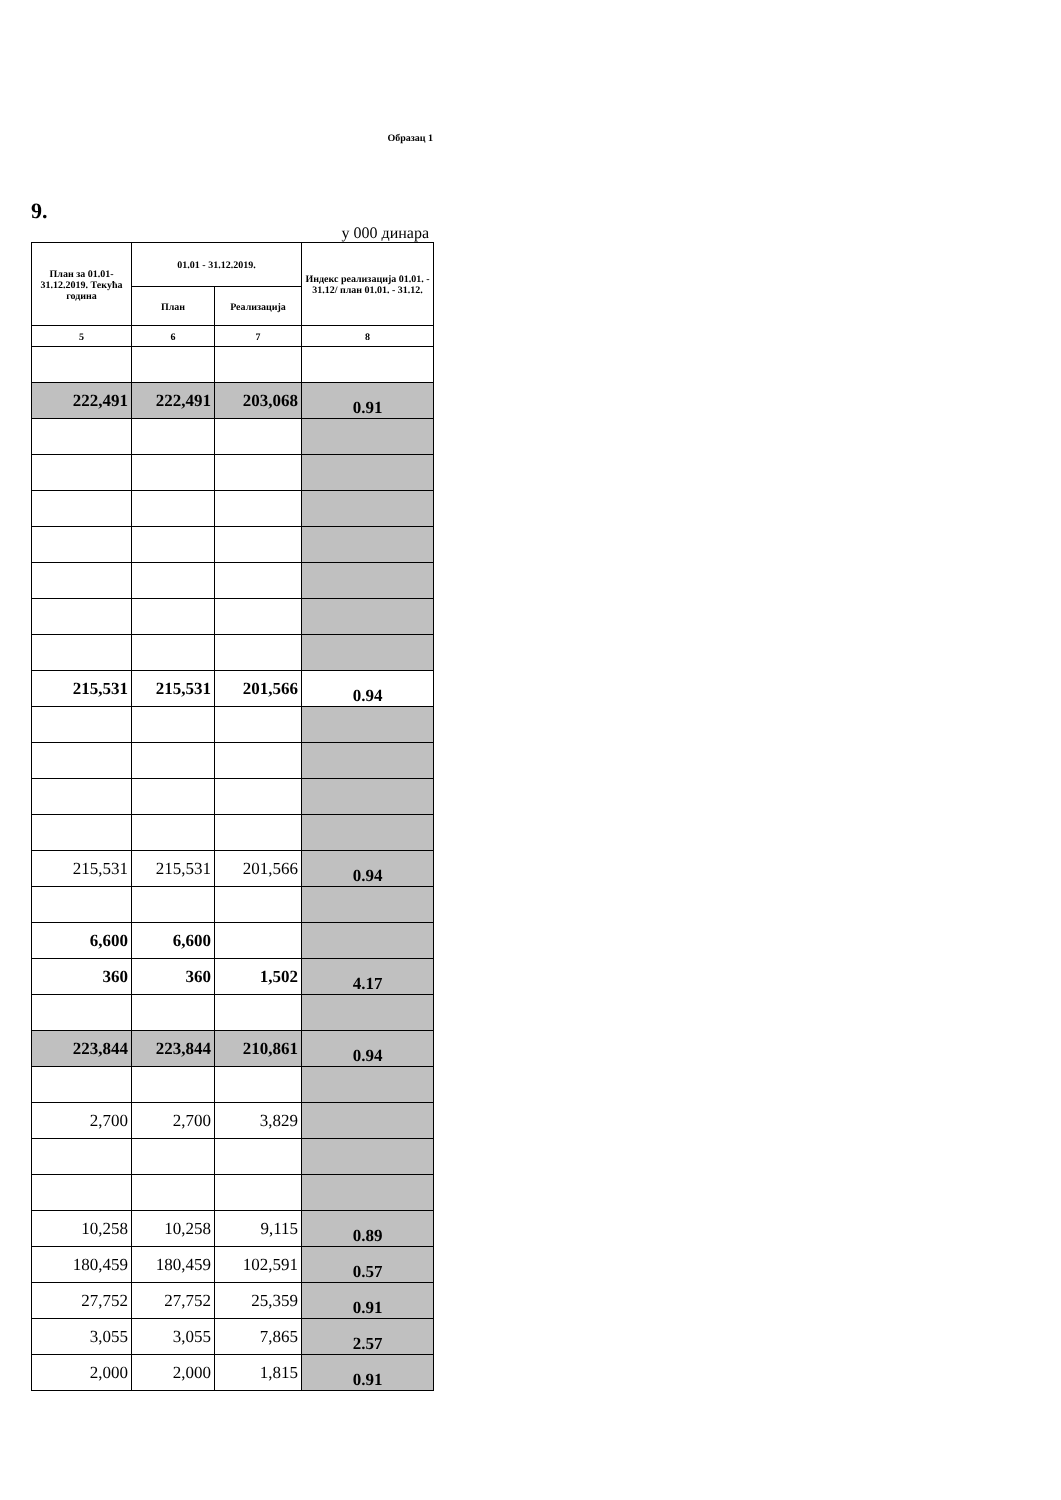Образац 1
9.
у 000 динара
| План за 01.01-31.12.2019. Текућа година | 01.01 - 31.12.2019. | | Индекс реализација 01.01. - 31.12/ план 01.01. - 31.12. |
| --- | --- | --- | --- |
| | План | Реализација | |
| 5 | 6 | 7 | 8 |
| 222,491 | 222,491 | 203,068 | 0.91 |
| 215,531 | 215,531 | 201,566 | 0.94 |
| 215,531 | 215,531 | 201,566 | 0.94 |
| 6,600 | 6,600 | | |
| 360 | 360 | 1,502 | 4.17 |
| 223,844 | 223,844 | 210,861 | 0.94 |
| 2,700 | 2,700 | 3,829 | |
| 10,258 | 10,258 | 9,115 | 0.89 |
| 180,459 | 180,459 | 102,591 | 0.57 |
| 27,752 | 27,752 | 25,359 | 0.91 |
| 3,055 | 3,055 | 7,865 | 2.57 |
| 2,000 | 2,000 | 1,815 | 0.91 |